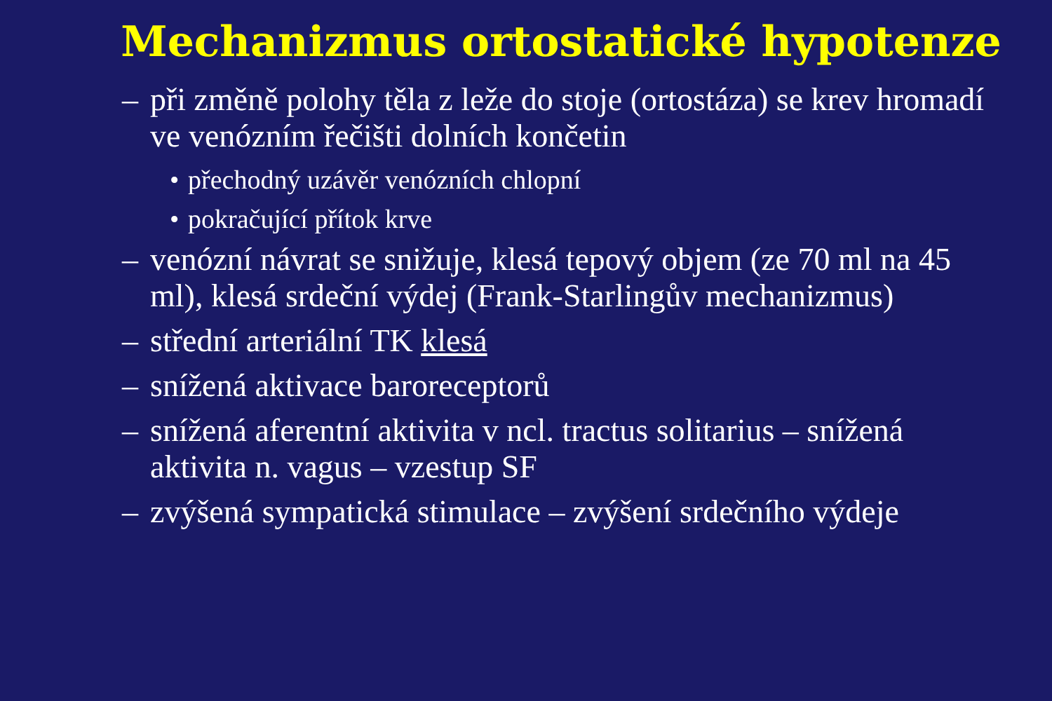Mechanizmus ortostatické hypotenze
– při změně polohy těla z leže do stoje (ortostáza) se krev hromadí ve venózním řečišti dolních končetin
• přechodný uzávěr venózních chlopní
• pokračující přítok krve
– venózní návrat se snižuje, klesá tepový objem (ze 70 ml na 45 ml), klesá srdeční výdej (Frank-Starlingův mechanizmus)
– střední arteriální TK klesá
– snížená aktivace baroreceptorů
– snížená aferentní aktivita v ncl. tractus solitarius – snížená aktivita n. vagus – vzestup SF
– zvýšená sympatická stimulace – zvýšení srdečního výdeje